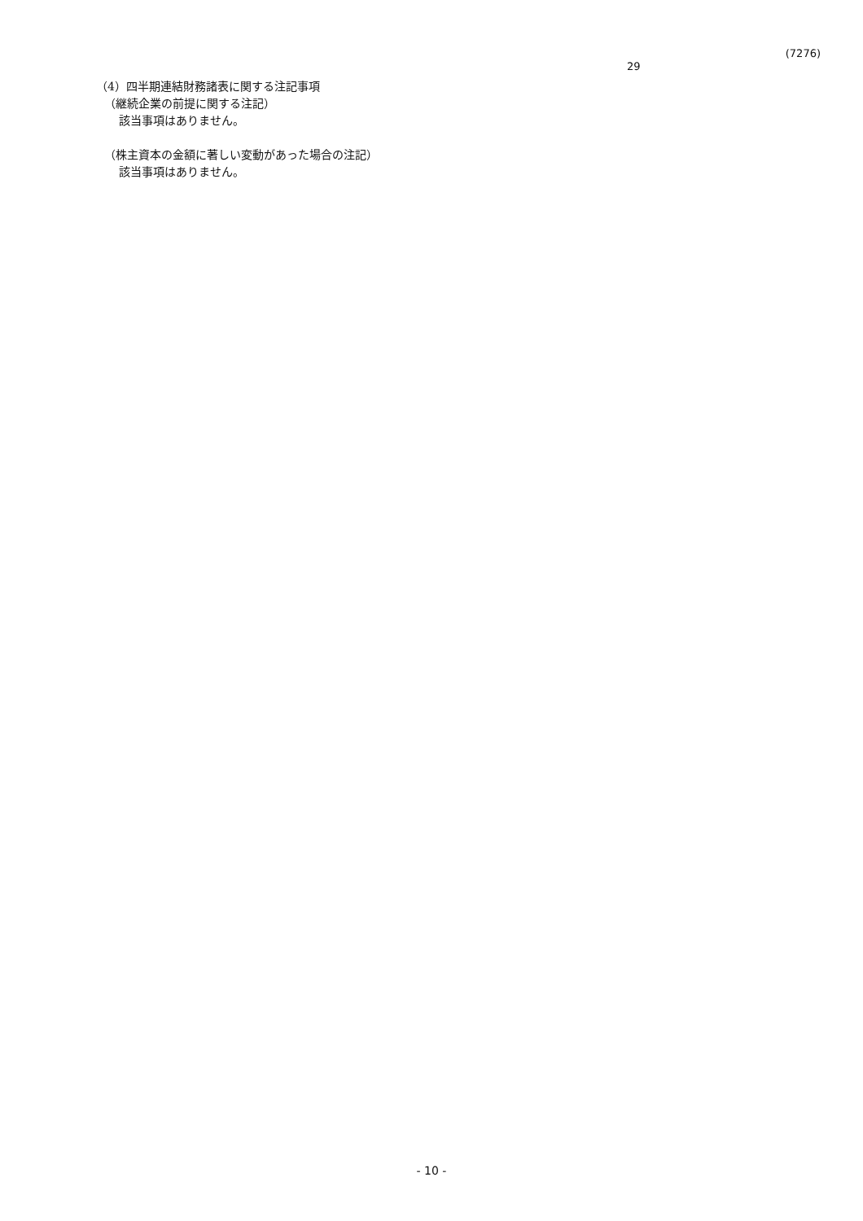(7276)
29
（4）四半期連結財務諸表に関する注記事項
（継続企業の前提に関する注記）
該当事項はありません。
（株主資本の金額に著しい変動があった場合の注記）
該当事項はありません。
- 10 -